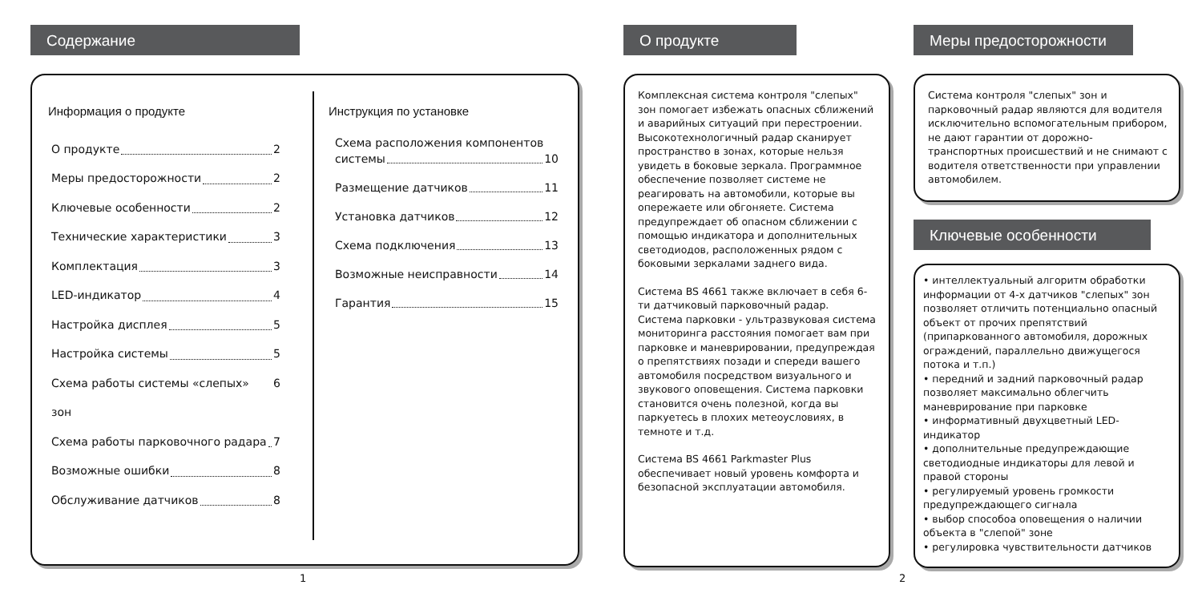Содержание
Информация о продукте
О продукте 2
Меры предосторожности 2
Ключевые особенности 2
Технические характеристики 3
Комплектация 3
LED-индикатор 4
Настройка дисплея 5
Настройка системы 5
Схема работы системы «слепых» зон 6
Схема работы парковочного радара 7
Возможные ошибки 8
Обслуживание датчиков 8
Инструкция по установке
Схема расположения компонентов
системы 10
Размещение датчиков 11
Установка датчиков 12
Схема подключения 13
Возможные неисправности 14
Гарантия 15
1
О продукте
Комплексная система контроля "слепых" зон помогает избежать опасных сближений и аварийных ситуаций при перестроении. Высокотехнологичный радар сканирует пространство в зонах, которые нельзя увидеть в боковые зеркала. Программное обеспечение позволяет системе не реагировать на автомобили, которые вы опережаете или обгоняете. Система предупреждает об опасном сближении с помощью индикатора и дополнительных светодиодов, расположенных рядом с боковыми зеркалами заднего вида.
Система BS 4661 также включает в себя 6-ти датчиковый парковочный радар.
Система парковки - ультразвуковая система мониторинга расстояния помогает вам при парковке и маневрировании, предупреждая о препятствиях позади и спереди вашего автомобиля посредством визуального и звукового оповещения. Система парковки становится очень полезной, когда вы паркуетесь в плохих метеоусловиях, в темноте и т.д.
Система BS 4661 Parkmaster Plus обеспечивает новый уровень комфорта и безопасной эксплуатации автомобиля.
2
Меры предосторожности
Система контроля "слепых" зон и парковочный радар являются для водителя исключительно вспомогательным прибором, не дают гарантии от дорожно-транспортных происшествий и не снимают с водителя ответственности при управлении автомобилем.
Ключевые особенности
• интеллектуальный алгоритм обработки информации от 4-х датчиков "слепых" зон позволяет отличить потенциально опасный объект от прочих препятствий (припаркованного автомобиля, дорожных ограждений, параллельно движущегося потока и т.п.)
• передний и задний парковочный радар позволяет максимально облегчить маневрирование при парковке
• информативный двухцветный LED-индикатор
• дополнительные предупреждающие светодиодные индикаторы для левой и правой стороны
• регулируемый уровень громкости предупреждающего сигнала
• выбор способоа оповещения о наличии объекта в "слепой" зоне
• регулировка чувствительности датчиков